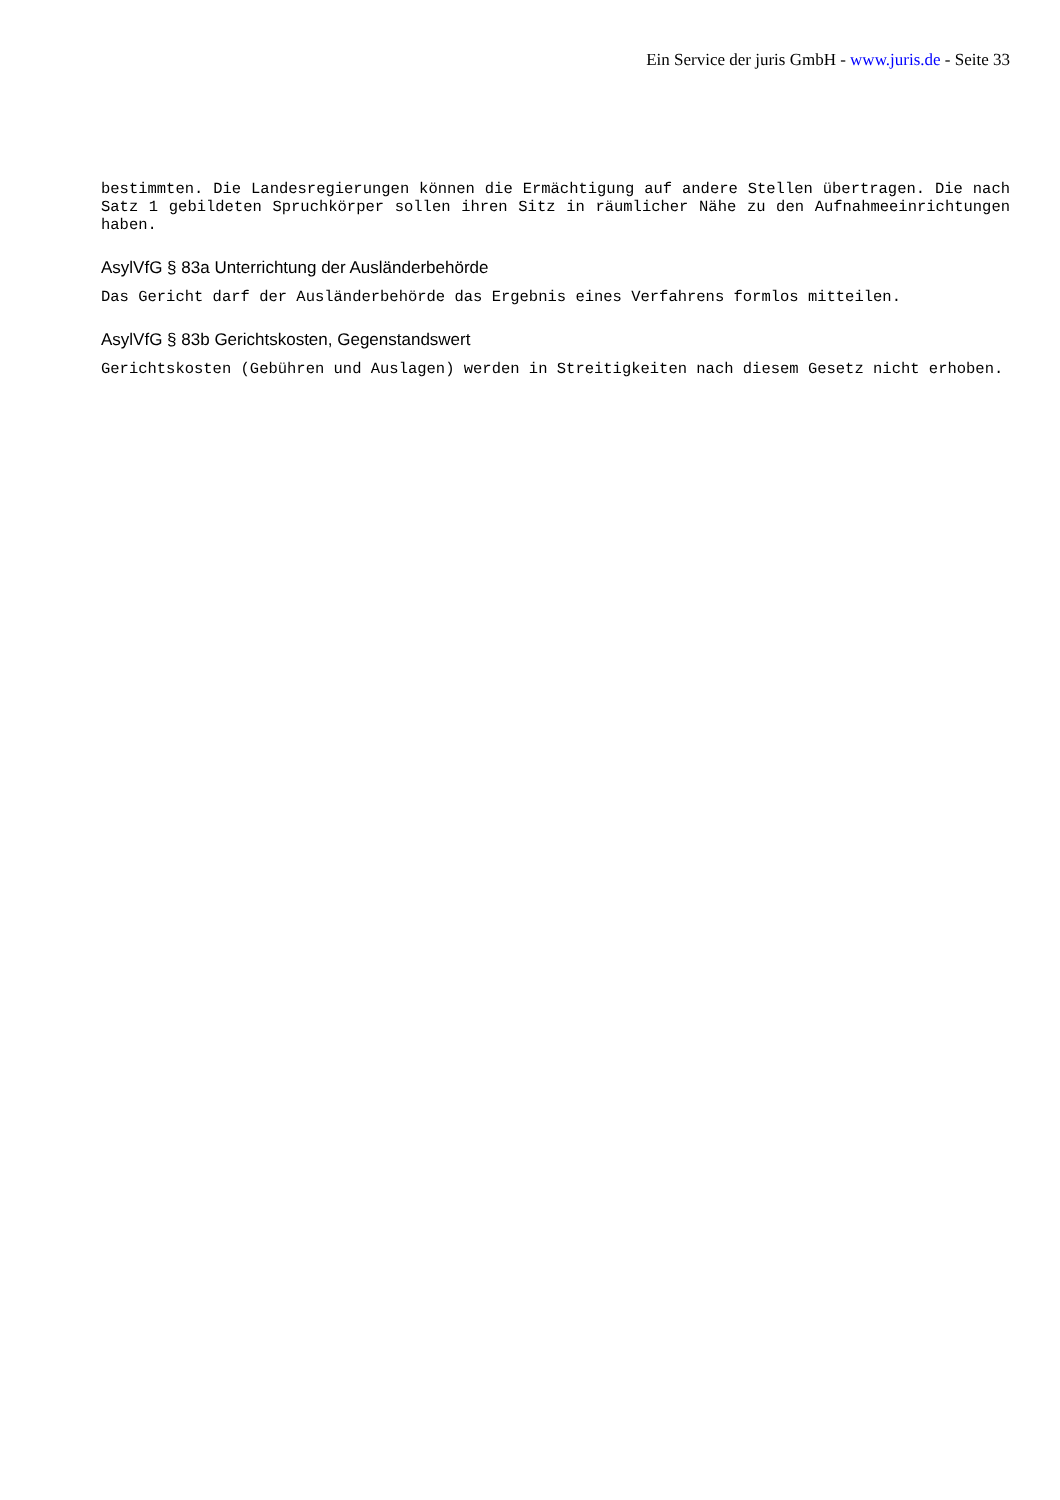Ein Service der juris GmbH - www.juris.de - Seite 33
bestimmten. Die Landesregierungen können die Ermächtigung auf andere Stellen übertragen. Die nach Satz 1 gebildeten Spruchkörper sollen ihren Sitz in räumlicher Nähe zu den Aufnahmeeinrichtungen haben.
AsylVfG § 83a Unterrichtung der Ausländerbehörde
Das Gericht darf der Ausländerbehörde das Ergebnis eines Verfahrens formlos mitteilen.
AsylVfG § 83b Gerichtskosten, Gegenstandswert
Gerichtskosten (Gebühren und Auslagen) werden in Streitigkeiten nach diesem Gesetz nicht erhoben.